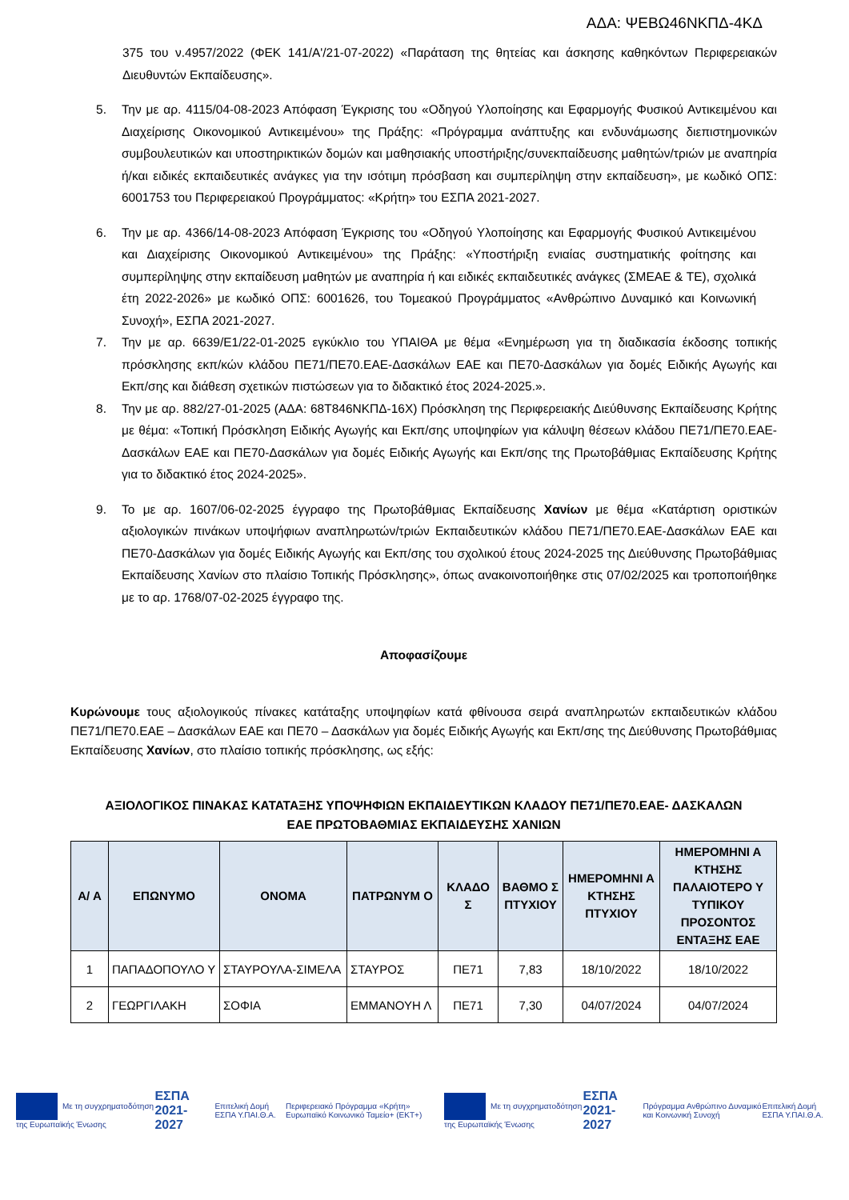ΑΔΑ: ΨΕΒΩ46ΝΚΠΔ-4ΚΔ
375 του ν.4957/2022 (ΦΕΚ 141/Α'/21-07-2022) «Παράταση της θητείας και άσκησης καθηκόντων Περιφερειακών Διευθυντών Εκπαίδευσης».
5. Την με αρ. 4115/04-08-2023 Απόφαση Έγκρισης του «Οδηγού Υλοποίησης και Εφαρμογής Φυσικού Αντικειμένου και Διαχείρισης Οικονομικού Αντικειμένου» της Πράξης: «Πρόγραμμα ανάπτυξης και ενδυνάμωσης διεπιστημονικών συμβουλευτικών και υποστηρικτικών δομών και μαθησιακής υποστήριξης/συνεκπαίδευσης μαθητών/τριών με αναπηρία ή/και ειδικές εκπαιδευτικές ανάγκες για την ισότιμη πρόσβαση και συμπερίληψη στην εκπαίδευση», με κωδικό ΟΠΣ: 6001753 του Περιφερειακού Προγράμματος: «Κρήτη» του ΕΣΠΑ 2021-2027.
6. Την με αρ. 4366/14-08-2023 Απόφαση Έγκρισης του «Οδηγού Υλοποίησης και Εφαρμογής Φυσικού Αντικειμένου και Διαχείρισης Οικονομικού Αντικειμένου» της Πράξης: «Υποστήριξη ενιαίας συστηματικής φοίτησης και συμπερίληψης στην εκπαίδευση μαθητών με αναπηρία ή και ειδικές εκπαιδευτικές ανάγκες (ΣΜΕΑΕ & ΤΕ), σχολικά έτη 2022-2026» με κωδικό ΟΠΣ: 6001626, του Τομεακού Προγράμματος «Ανθρώπινο Δυναμικό και Κοινωνική Συνοχή», ΕΣΠΑ 2021-2027.
7. Την με αρ. 6639/Ε1/22-01-2025 εγκύκλιο του ΥΠΑΙΘΑ με θέμα «Ενημέρωση για τη διαδικασία έκδοσης τοπικής πρόσκλησης εκπ/κών κλάδου ΠΕ71/ΠΕ70.ΕΑΕ-Δασκάλων ΕΑΕ και ΠΕ70-Δασκάλων για δομές Ειδικής Αγωγής και Εκπ/σης και διάθεση σχετικών πιστώσεων για το διδακτικό έτος 2024-2025.».
8. Την με αρ. 882/27-01-2025 (ΑΔΑ: 68Τ846ΝΚΠΔ-16Χ) Πρόσκληση της Περιφερειακής Διεύθυνσης Εκπαίδευσης Κρήτης με θέμα: «Τοπική Πρόσκληση Ειδικής Αγωγής και Εκπ/σης υποψηφίων για κάλυψη θέσεων κλάδου ΠΕ71/ΠΕ70.ΕΑΕ-Δασκάλων ΕΑΕ και ΠΕ70-Δασκάλων για δομές Ειδικής Αγωγής και Εκπ/σης της Πρωτοβάθμιας Εκπαίδευσης Κρήτης για το διδακτικό έτος 2024-2025».
9. Το με αρ. 1607/06-02-2025 έγγραφο της Πρωτοβάθμιας Εκπαίδευσης Χανίων με θέμα «Κατάρτιση οριστικών αξιολογικών πινάκων υποψήφιων αναπληρωτών/τριών Εκπαιδευτικών κλάδου ΠΕ71/ΠΕ70.ΕΑΕ-Δασκάλων ΕΑΕ και ΠΕ70-Δασκάλων για δομές Ειδικής Αγωγής και Εκπ/σης του σχολικού έτους 2024-2025 της Διεύθυνσης Πρωτοβάθμιας Εκπαίδευσης Χανίων στο πλαίσιο Τοπικής Πρόσκλησης», όπως ανακοινοποιήθηκε στις 07/02/2025 και τροποποιήθηκε με το αρ. 1768/07-02-2025 έγγραφο της.
Αποφασίζουμε
Κυρώνουμε τους αξιολογικούς πίνακες κατάταξης υποψηφίων κατά φθίνουσα σειρά αναπληρωτών εκπαιδευτικών κλάδου ΠΕ71/ΠΕ70.ΕΑΕ – Δασκάλων ΕΑΕ και ΠΕ70 – Δασκάλων για δομές Ειδικής Αγωγής και Εκπ/σης της Διεύθυνσης Πρωτοβάθμιας Εκπαίδευσης Χανίων, στο πλαίσιο τοπικής πρόσκλησης, ως εξής:
ΑΞΙΟΛΟΓΙΚΟΣ ΠΙΝΑΚΑΣ ΚΑΤΑΤΑΞΗΣ ΥΠΟΨΗΦΙΩΝ ΕΚΠΑΙΔΕΥΤΙΚΩΝ ΚΛΑΔΟΥ ΠΕ71/ΠΕ70.ΕΑΕ- ΔΑΣΚΑΛΩΝ
ΕΑΕ ΠΡΩΤΟΒΑΘΜΙΑΣ ΕΚΠΑΙΔΕΥΣΗΣ ΧΑΝΙΩΝ
| Α/ Α | ΕΠΩΝΥΜΟ | ΟΝΟΜΑ | ΠΑΤΡΩΝΥΜ Ο | ΚΛΑΔΟ Σ | ΒΑΘΜΟ Σ ΠΤΥΧΙΟΥ | ΗΜΕΡΟΜΗΝΙ Α ΚΤΗΣΗΣ ΠΤΥΧΙΟΥ | ΗΜΕΡΟΜΗΝΙ Α ΚΤΗΣΗΣ ΠΑΛΑΙΟΤΕΡΟ Υ ΤΥΠΙΚΟΥ ΠΡΟΣΟΝΤΟΣ ΕΝΤΑΞΗΣ ΕΑΕ |
| --- | --- | --- | --- | --- | --- | --- | --- |
| 1 | ΠΑΠΑΔΟΠΟΥΛΟ Υ | ΣΤΑΥΡΟΥΛΑ-ΣΙΜΕΛΑ | ΣΤΑΥΡΟΣ | ΠΕ71 | 7,83 | 18/10/2022 | 18/10/2022 |
| 2 | ΓΕΩΡΓΙΛΑΚΗ | ΣΟΦΙΑ | ΕΜΜΑΝΟΥΗ Λ | ΠΕ71 | 7,30 | 04/07/2024 | 04/07/2024 |
Με τη συγχρηματοδότηση της Ευρωπαϊκής Ένωσης
ΕΣΠΑ 2021-2027
Επιτελική Δομή ΕΣΠΑ Υ.ΠΑΙ.Θ.Α.
Περιφερειακό Πρόγραμμα «Κρήτη» Ευρωπαϊκό Κοινωνικό Ταμείο+ (ΕΚΤ+)
Με τη συγχρηματοδότηση της Ευρωπαϊκής Ένωσης
ΕΣΠΑ 2021-2027
Πρόγραμμα Ανθρώπινο Δυναμικό και Κοινωνική Συνοχή
Επιτελική Δομή ΕΣΠΑ Υ.ΠΑΙ.Θ.Α.